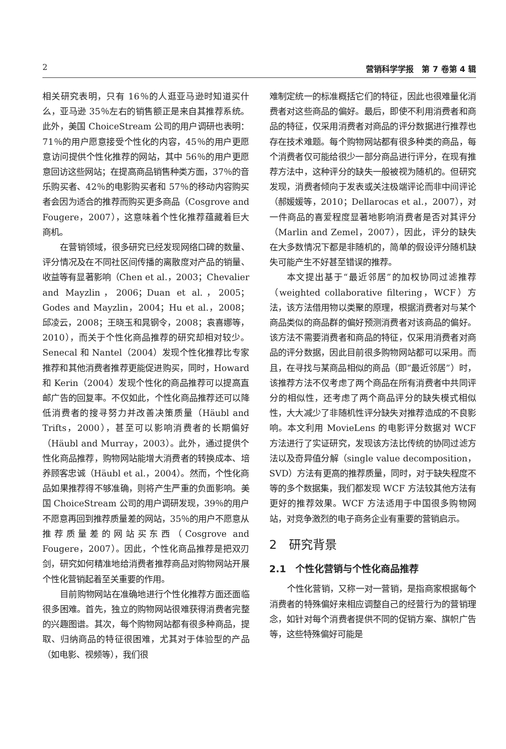2 营销科学学报　第 7 卷第 4 辑
相关研究表明，只有 16％的人逛亚马逊时知道买什么，亚马逊 35％左右的销售额正是来自其推荐系统。此外，美国 ChoiceStream 公司的用户调研也表明：71％的用户愿意接受个性化的内容，45％的用户更愿意访问提供个性化推荐的网站，其中 56％的用户更愿意回访这些网站；在提高商品销售种类方面，37％的音乐购买者、42％的电影购买者和 57％的移动内容购买者会因为适合的推荐而购买更多商品（Cosgrove and Fougere，2007），这意味着个性化推荐蕴藏着巨大商机。
在营销领域，很多研究已经发现网络口碑的数量、评分情况及在不同社区间传播的离散度对产品的销量、收益等有显著影响（Chen et al.，2003；Chevalier and Mayzlin，2006；Duan et al.，2005；Godes and Mayzlin，2004；Hu et al.，2008；邱凌云，2008；王晓玉和晁钢令，2008；袁喜娜等，2010），而关于个性化商品推荐的研究却相对较少。Senecal 和 Nantel（2004）发现个性化推荐比专家推荐和其他消费者推荐更能促进购买，同时，Howard 和 Kerin（2004）发现个性化的商品推荐可以提高直邮广告的回复率。不仅如此，个性化商品推荐还可以降低消费者的搜寻努力并改善决策质量（Häubl and Trifts，2000），甚至可以影响消费者的长期偏好（Häubl and Murray，2003）。此外，通过提供个性化商品推荐，购物网站能增大消费者的转换成本、培养顾客忠诚（Häubl et al.，2004）。然而，个性化商品如果推荐得不够准确，则将产生严重的负面影响。美国 ChoiceStream 公司的用户调研发现，39％的用户不愿意再回到推荐质量差的网站，35％的用户不愿意从推荐质量差的网站买东西（Cosgrove and Fougere，2007）。因此，个性化商品推荐是把双刃剑，研究如何精准地给消费者推荐商品对购物网站开展个性化营销起着至关重要的作用。
目前购物网站在准确地进行个性化推荐方面还面临很多困难。首先，独立的购物网站很难获得消费者完整的兴趣图谱。其次，每个购物网站都有很多种商品，提取、归纳商品的特征很困难，尤其对于体验型的产品（如电影、视频等），我们很
难制定统一的标准概括它们的特征，因此也很难量化消费者对这些商品的偏好。最后，即使不利用消费者和商品的特征，仅采用消费者对商品的评分数据进行推荐也存在技术难题。每个购物网站都有很多种类的商品，每个消费者仅可能给很少一部分商品进行评分，在现有推荐方法中，这种评分的缺失一般被视为随机的。但研究发现，消费者倾向于发表或关注极端评论而非中间评论（郝媛媛等，2010；Dellarocas et al.，2007），对一件商品的喜爱程度显著地影响消费者是否对其评分（Marlin and Zemel，2007），因此，评分的缺失在大多数情况下都是非随机的，简单的假设评分随机缺失可能产生不好甚至错误的推荐。
本文提出基于“最近邻居”的加权协同过滤推荐（weighted collaborative filtering，WCF）方法，该方法借用物以类聚的原理，根据消费者对与某个商品类似的商品群的偏好预测消费者对该商品的偏好。该方法不需要消费者和商品的特征，仅采用消费者对商品的评分数据，因此目前很多购物网站都可以采用。而且，在寻找与某商品相似的商品（即“最近邻居”）时，该推荐方法不仅考虑了两个商品在所有消费者中共同评分的相似性，还考虑了两个商品评分的缺失模式相似性，大大减少了非随机性评分缺失对推荐造成的不良影响。本文利用 MovieLens 的电影评分数据对 WCF 方法进行了实证研究，发现该方法比传统的协同过滤方法以及奇异值分解（single value decomposition，SVD）方法有更高的推荐质量，同时，对于缺失程度不等的多个数据集，我们都发现 WCF 方法较其他方法有更好的推荐效果。WCF 方法适用于中国很多购物网站，对竞争激烈的电子商务企业有重要的营销启示。
2　研究背景
2.1　个性化营销与个性化商品推荐
个性化营销，又称一对一营销，是指商家根据每个消费者的特殊偏好来相应调整自己的经营行为的营销理念，如针对每个消费者提供不同的促销方案、旗帜广告等，这些特殊偏好可能是